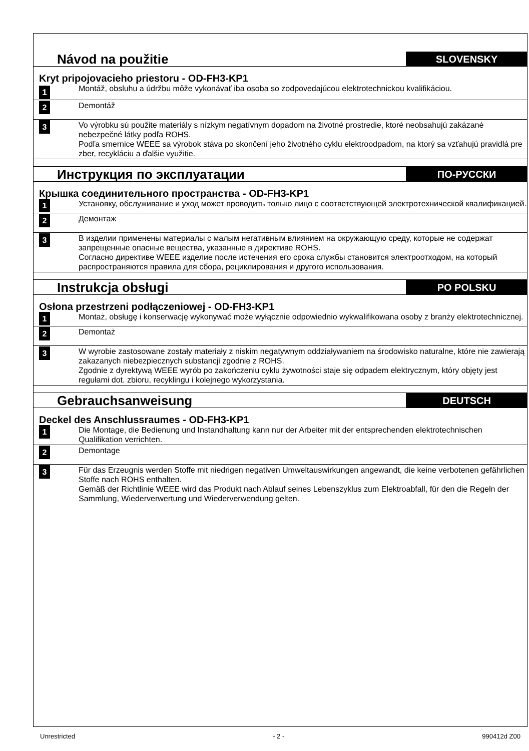| Návod na použitie | | SLOVENSKY |
| Kryt pripojovacieho priestoru - OD-FH3-KP1 | | |
| 1 | Montáž, obsluhu a údržbu môže vykonávať iba osoba so zodpovedajúcou elektrotechnickou kvalifikáciou. | |
| 2 | Demontáž | |
| 3 | Vo výrobku sú použite materiály s nízkym negatívnym dopadom na životné prostredie, ktoré neobsahujú zakázané nebezpečné látky podľa ROHS. Podľa smernice WEEE sa výrobok stáva po skončení jeho životného cyklu elektroodpadom, na ktorý sa vzťahujú pravidlá pre zber, recykláciu a ďalšie využitie. | |
| Инструкция по эксплуатации | | ПО-РУССКИ |
| Крышка соединительного пространства - OD-FH3-KP1 | | |
| 1 | Установку, обслуживание и уход может проводить только лицо с соответствующей электротехнической квалификацией. | |
| 2 | Демонтаж | |
| 3 | В изделии применены материалы с малым негативным влиянием на окружающую среду, которые не содержат запрещенные опасные вещества, указанные в директиве ROHS. Согласно директиве WEEE изделие после истечения его срока службы становится электроотходом, на который распространяются правила для сбора, рециклирования и другого использования. | |
| Instrukcja obsługi | | PO POLSKU |
| Osłona przestrzeni podłączeniowej - OD-FH3-KP1 | | |
| 1 | Montaż, obsługę i konserwację wykonywać może wyłącznie odpowiednio wykwalifikowana osoby z branży elektrotechnicznej. | |
| 2 | Demontaż | |
| 3 | W wyrobie zastosowane zostały materiały z niskim negatywnym oddziaływaniem na środowisko naturalne, które nie zawierają zakazanych niebezpiecznych substancji zgodnie z ROHS. Zgodnie z dyrektywą WEEE wyrób po zakończeniu cyklu żywotności staje się odpadem elektrycznym, który objęty jest regułami dot. zbioru, recyklingu i kolejnego wykorzystania. | |
| Gebrauchsanweisung | | DEUTSCH |
| Deckel des Anschlussraumes - OD-FH3-KP1 | | |
| 1 | Die Montage, die Bedienung und Instandhaltung kann nur der Arbeiter mit der entsprechenden elektrotechnischen Qualifikation verrichten. | |
| 2 | Demontage | |
| 3 | Für das Erzeugnis werden Stoffe mit niedrigen negativen Umweltauswirkungen angewandt, die keine verbotenen gefährlichen Stoffe nach ROHS enthalten. Gemäß der Richtlinie WEEE wird das Produkt nach Ablauf seines Lebenszyklus zum Elektroabfall, für den die Regeln der Sammlung, Wiederverwertung und Wiederverwendung gelten. | |
Unrestricted - 2 - 990412d Z00